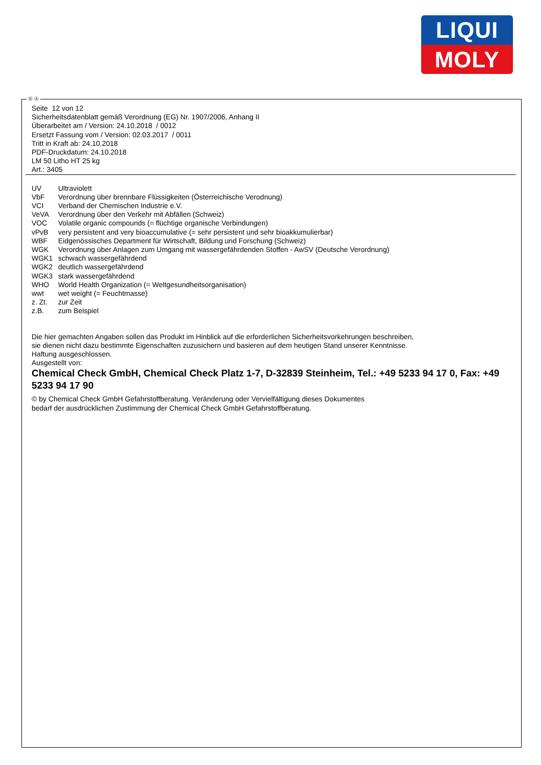LIQUI
MOLY
Ⓓ Ⓐ
Seite 12 von 12
Sicherheitsdatenblatt gemäß Verordnung (EG) Nr. 1907/2006, Anhang II
Überarbeitet am / Version: 24.10.2018 / 0012
Ersetzt Fassung vom / Version: 02.03.2017 / 0011
Tritt in Kraft ab: 24.10.2018
PDF-Druckdatum: 24.10.2018
LM 50 Litho HT 25 kg
Art.: 3405
| UV | Ultraviolett |
| VbF | Verordnung über brennbare Flüssigkeiten (Österreichische Verodnung) |
| VCI | Verband der Chemischen Industrie e.V. |
| VeVA | Verordnung über den Verkehr mit Abfällen (Schweiz) |
| VOC | Volatile organic compounds (= flüchtige organische Verbindungen) |
| vPvB | very persistent and very bioaccumulative (= sehr persistent und sehr bioakkumulierbar) |
| WBF | Eidgenössisches Department für Wirtschaft, Bildung und Forschung (Schweiz) |
| WGK | Verordnung über Anlagen zum Umgang mit wassergefährdenden Stoffen - AwSV (Deutsche Verordnung) |
| WGK1 | schwach wassergefährdend |
| WGK2 | deutlich wassergefährdend |
| WGK3 | stark wassergefährdend |
| WHO | World Health Organization (= Weltgesundheitsorganisation) |
| wwt | wet weight (= Feuchtmasse) |
| z. Zt. | zur Zeit |
| z.B. | zum Beispiel |
Die hier gemachten Angaben sollen das Produkt im Hinblick auf die erforderlichen Sicherheitsvorkehrungen beschreiben,
sie dienen nicht dazu bestimmte Eigenschaften zuzusichern und basieren auf dem heutigen Stand unserer Kenntnisse.
Haftung ausgeschlossen.
Ausgestellt von:
Chemical Check GmbH, Chemical Check Platz 1-7, D-32839 Steinheim, Tel.: +49 5233 94 17 0, Fax: +49 5233 94 17 90
© by Chemical Check GmbH Gefahrstoffberatung. Veränderung oder Vervielfältigung dieses Dokumentes
bedarf der ausdrücklichen Zustimmung der Chemical Check GmbH Gefahrstoffberatung.